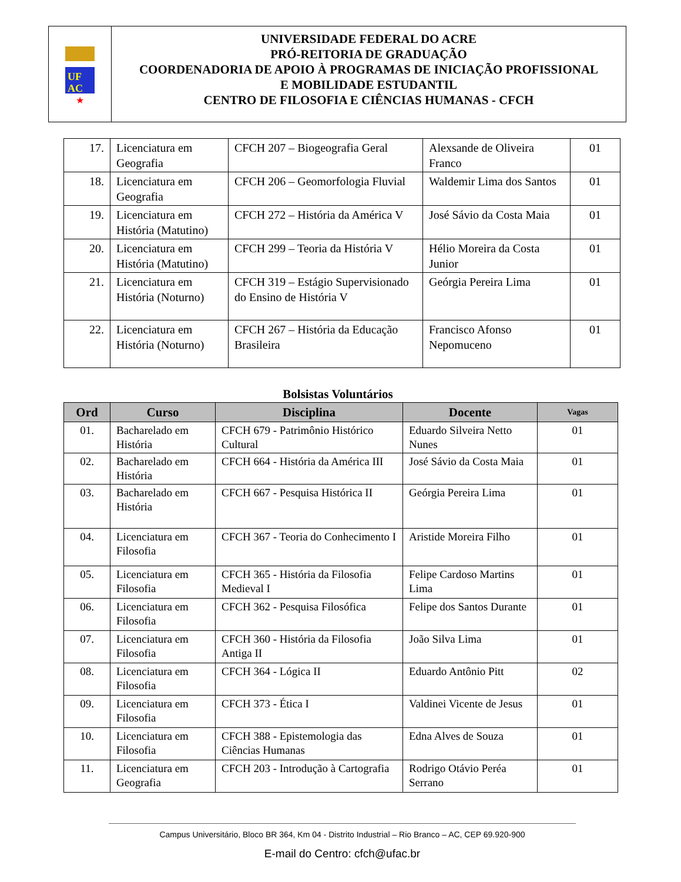UF
AC
★
UNIVERSIDADE FEDERAL DO ACRE
PRÓ-REITORIA DE GRADUAÇÃO
COORDENADORIA DE APOIO À PROGRAMAS DE INICIAÇÃO PROFISSIONAL
E MOBILIDADE ESTUDANTIL
CENTRO DE FILOSOFIA E CIÊNCIAS HUMANAS - CFCH
| 17. | Licenciatura em Geografia | CFCH 207 – Biogeografia Geral | Alexsande de Oliveira Franco | 01 |
| 18. | Licenciatura em Geografia | CFCH 206 – Geomorfologia Fluvial | Waldemir Lima dos Santos | 01 |
| 19. | Licenciatura em História (Matutino) | CFCH 272 – História da América V | José Sávio da Costa Maia | 01 |
| 20. | Licenciatura em História (Matutino) | CFCH 299 – Teoria da História V | Hélio Moreira da Costa Junior | 01 |
| 21. | Licenciatura em História (Noturno) | CFCH 319 – Estágio Supervisionado do Ensino de História V | Geórgia Pereira Lima | 01 |
| 22. | Licenciatura em História (Noturno) | CFCH 267 – História da Educação Brasileira | Francisco Afonso Nepomuceno | 01 |
Bolsistas Voluntários
| Ord | Curso | Disciplina | Docente | Vagas |
| --- | --- | --- | --- | --- |
| 01. | Bacharelado em História | CFCH 679 - Patrimônio Histórico Cultural | Eduardo Silveira Netto Nunes | 01 |
| 02. | Bacharelado em História | CFCH 664 - História da América III | José Sávio da Costa Maia | 01 |
| 03. | Bacharelado em História | CFCH 667 - Pesquisa Histórica II | Geórgia Pereira Lima | 01 |
| 04. | Licenciatura em Filosofia | CFCH 367 - Teoria do Conhecimento I | Aristide Moreira Filho | 01 |
| 05. | Licenciatura em Filosofia | CFCH 365 - História da Filosofia Medieval I | Felipe Cardoso Martins Lima | 01 |
| 06. | Licenciatura em Filosofia | CFCH 362 - Pesquisa Filosófica | Felipe dos Santos Durante | 01 |
| 07. | Licenciatura em Filosofia | CFCH 360 - História da Filosofia Antiga II | João Silva Lima | 01 |
| 08. | Licenciatura em Filosofia | CFCH 364 - Lógica II | Eduardo Antônio Pitt | 02 |
| 09. | Licenciatura em Filosofia | CFCH 373 - Ética I | Valdinei Vicente de Jesus | 01 |
| 10. | Licenciatura em Filosofia | CFCH 388 - Epistemologia das Ciências Humanas | Edna Alves de Souza | 01 |
| 11. | Licenciatura em Geografia | CFCH 203 - Introdução à Cartografia | Rodrigo Otávio Peréa Serrano | 01 |
Campus Universitário, Bloco BR 364, Km 04 - Distrito Industrial – Rio Branco – AC, CEP 69.920-900
E-mail do Centro: cfch@ufac.br